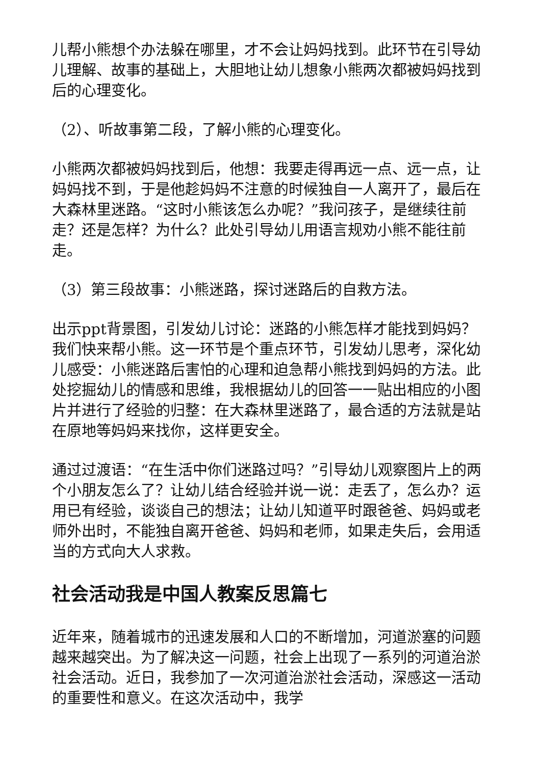儿帮小熊想个办法躲在哪里，才不会让妈妈找到。此环节在引导幼儿理解、故事的基础上，大胆地让幼儿想象小熊两次都被妈妈找到后的心理变化。
（2）、听故事第二段，了解小熊的心理变化。
小熊两次都被妈妈找到后，他想：我要走得再远一点、远一点，让妈妈找不到，于是他趁妈妈不注意的时候独自一人离开了，最后在大森林里迷路。“这时小熊该怎么办呢？”我问孩子，是继续往前走？还是怎样？为什么？此处引导幼儿用语言规劝小熊不能往前走。
（3）第三段故事：小熊迷路，探讨迷路后的自救方法。
出示ppt背景图，引发幼儿讨论：迷路的小熊怎样才能找到妈妈？我们快来帮小熊。这一环节是个重点环节，引发幼儿思考，深化幼儿感受：小熊迷路后害怕的心理和迫急帮小熊找到妈妈的方法。此处挖掘幼儿的情感和思维，我根据幼儿的回答一一贴出相应的小图片并进行了经验的归整：在大森林里迷路了，最合适的方法就是站在原地等妈妈来找你，这样更安全。
通过过渡语：“在生活中你们迷路过吗？”引导幼儿观察图片上的两个小朋友怎么了？让幼儿结合经验并说一说：走丢了，怎么办？运用已有经验，谈谈自己的想法；让幼儿知道平时跟爸爸、妈妈或老师外出时，不能独自离开爸爸、妈妈和老师，如果走失后，会用适当的方式向大人求救。
社会活动我是中国人教案反思篇七
近年来，随着城市的迅速发展和人口的不断增加，河道淤塞的问题越来越突出。为了解决这一问题，社会上出现了一系列的河道治淤社会活动。近日，我参加了一次河道治淤社会活动，深感这一活动的重要性和意义。在这次活动中，我学